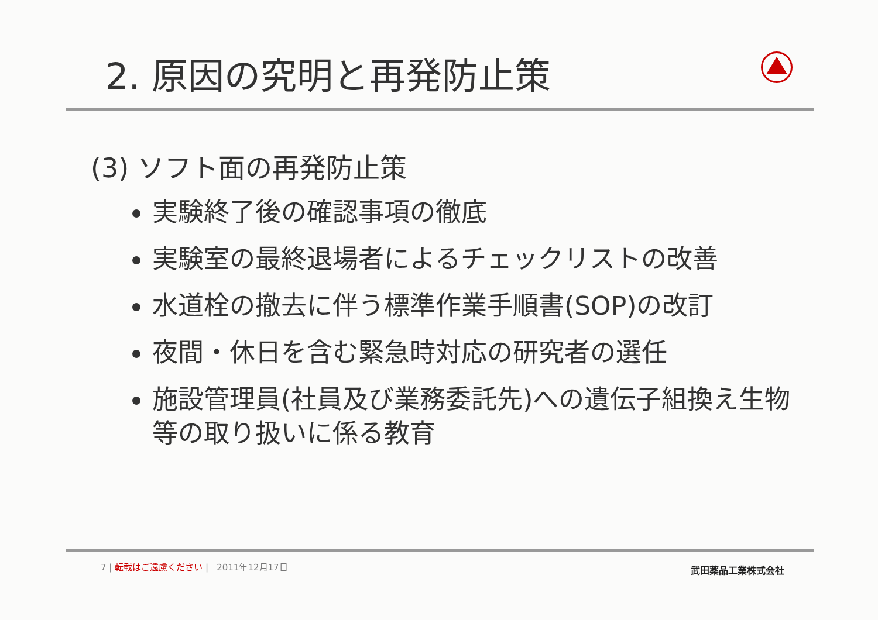2. 原因の究明と再発防止策
(3) ソフト面の再発防止策
実験終了後の確認事項の徹底
実験室の最終退場者によるチェックリストの改善
水道栓の撤去に伴う標準作業手順書(SOP)の改訂
夜間・休日を含む緊急時対応の研究者の選任
施設管理員(社員及び業務委託先)への遺伝子組換え生物等の取り扱いに係る教育
7 | 転載はご遠慮ください | 2011年12月17日
武田薬品工業株式会社